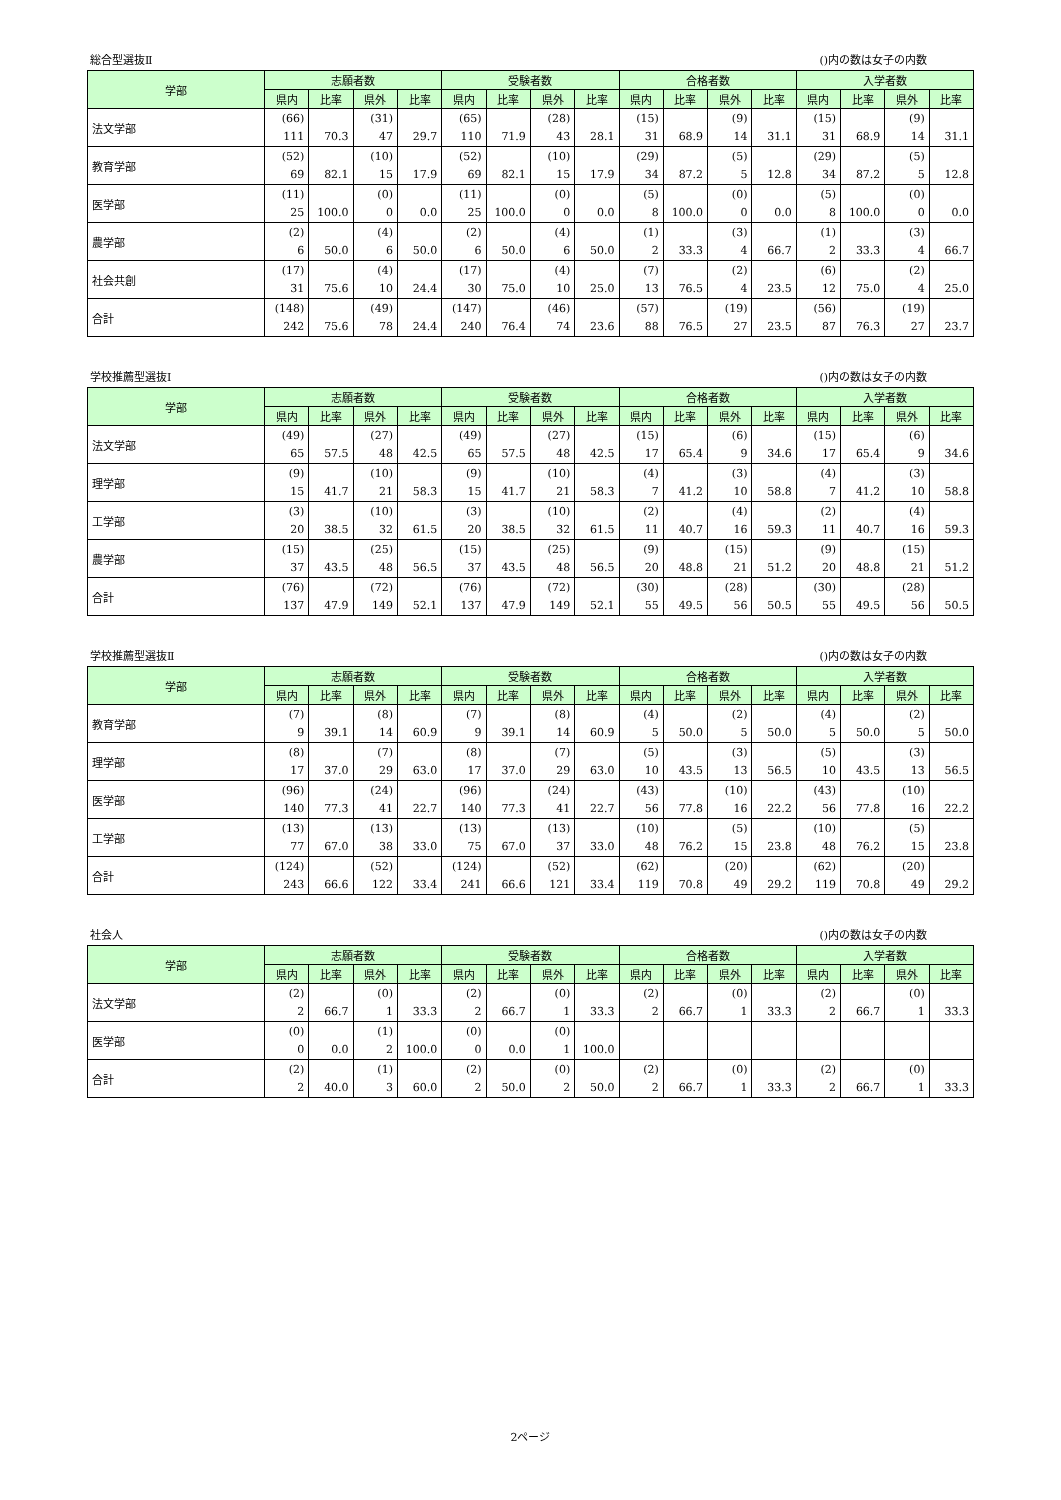総合型選抜Ⅱ ()内の数は女子の内数
| 学部 | 志願者数 | | | | 受験者数 | | | | 合格者数 | | | | 入学者数 | | | |
| --- | --- | --- | --- | --- | --- | --- | --- | --- | --- | --- | --- | --- | --- | --- | --- | --- |
| | 県内 | 比率 | 県外 | 比率 | 県内 | 比率 | 県外 | 比率 | 県内 | 比率 | 県外 | 比率 | 県内 | 比率 | 県外 | 比率 |
| 法文学部 | (66) | | (31) | | (65) | | (28) | | (15) | | (9) | | (15) | | (9) | |
| | 111 | 70.3 | 47 | 29.7 | 110 | 71.9 | 43 | 28.1 | 31 | 68.9 | 14 | 31.1 | 31 | 68.9 | 14 | 31.1 |
| 教育学部 | (52) | | (10) | | (52) | | (10) | | (29) | | (5) | | (29) | | (5) | |
| | 69 | 82.1 | 15 | 17.9 | 69 | 82.1 | 15 | 17.9 | 34 | 87.2 | 5 | 12.8 | 34 | 87.2 | 5 | 12.8 |
| 医学部 | (11) | | (0) | | (11) | | (0) | | (5) | | (0) | | (5) | | (0) | |
| | 25 | 100.0 | 0 | 0.0 | 25 | 100.0 | 0 | 0.0 | 8 | 100.0 | 0 | 0.0 | 8 | 100.0 | 0 | 0.0 |
| 農学部 | (2) | | (4) | | (2) | | (4) | | (1) | | (3) | | (1) | | (3) | |
| | 6 | 50.0 | 6 | 50.0 | 6 | 50.0 | 6 | 50.0 | 2 | 33.3 | 4 | 66.7 | 2 | 33.3 | 4 | 66.7 |
| 社会共創 | (17) | | (4) | | (17) | | (4) | | (7) | | (2) | | (6) | | (2) | |
| | 31 | 75.6 | 10 | 24.4 | 30 | 75.0 | 10 | 25.0 | 13 | 76.5 | 4 | 23.5 | 12 | 75.0 | 4 | 25.0 |
| 合計 | (148) | | (49) | | (147) | | (46) | | (57) | | (19) | | (56) | | (19) | |
| | 242 | 75.6 | 78 | 24.4 | 240 | 76.4 | 74 | 23.6 | 88 | 76.5 | 27 | 23.5 | 87 | 76.3 | 27 | 23.7 |
学校推薦型選抜Ⅰ ()内の数は女子の内数
| 学部 | 志願者数 | | | | 受験者数 | | | | 合格者数 | | | | 入学者数 | | | |
| --- | --- | --- | --- | --- | --- | --- | --- | --- | --- | --- | --- | --- | --- | --- | --- | --- |
| | 県内 | 比率 | 県外 | 比率 | 県内 | 比率 | 県外 | 比率 | 県内 | 比率 | 県外 | 比率 | 県内 | 比率 | 県外 | 比率 |
| 法文学部 | (49) | | (27) | | (49) | | (27) | | (15) | | (6) | | (15) | | (6) | |
| | 65 | 57.5 | 48 | 42.5 | 65 | 57.5 | 48 | 42.5 | 17 | 65.4 | 9 | 34.6 | 17 | 65.4 | 9 | 34.6 |
| 理学部 | (9) | | (10) | | (9) | | (10) | | (4) | | (3) | | (4) | | (3) | |
| | 15 | 41.7 | 21 | 58.3 | 15 | 41.7 | 21 | 58.3 | 7 | 41.2 | 10 | 58.8 | 7 | 41.2 | 10 | 58.8 |
| 工学部 | (3) | | (10) | | (3) | | (10) | | (2) | | (4) | | (2) | | (4) | |
| | 20 | 38.5 | 32 | 61.5 | 20 | 38.5 | 32 | 61.5 | 11 | 40.7 | 16 | 59.3 | 11 | 40.7 | 16 | 59.3 |
| 農学部 | (15) | | (25) | | (15) | | (25) | | (9) | | (15) | | (9) | | (15) | |
| | 37 | 43.5 | 48 | 56.5 | 37 | 43.5 | 48 | 56.5 | 20 | 48.8 | 21 | 51.2 | 20 | 48.8 | 21 | 51.2 |
| 合計 | (76) | | (72) | | (76) | | (72) | | (30) | | (28) | | (30) | | (28) | |
| | 137 | 47.9 | 149 | 52.1 | 137 | 47.9 | 149 | 52.1 | 55 | 49.5 | 56 | 50.5 | 55 | 49.5 | 56 | 50.5 |
学校推薦型選抜Ⅱ ()内の数は女子の内数
| 学部 | 志願者数 | | | | 受験者数 | | | | 合格者数 | | | | 入学者数 | | | |
| --- | --- | --- | --- | --- | --- | --- | --- | --- | --- | --- | --- | --- | --- | --- | --- | --- |
| | 県内 | 比率 | 県外 | 比率 | 県内 | 比率 | 県外 | 比率 | 県内 | 比率 | 県外 | 比率 | 県内 | 比率 | 県外 | 比率 |
| 教育学部 | (7) | | (8) | | (7) | | (8) | | (4) | | (2) | | (4) | | (2) | |
| | 9 | 39.1 | 14 | 60.9 | 9 | 39.1 | 14 | 60.9 | 5 | 50.0 | 5 | 50.0 | 5 | 50.0 | 5 | 50.0 |
| 理学部 | (8) | | (7) | | (8) | | (7) | | (5) | | (3) | | (5) | | (3) | |
| | 17 | 37.0 | 29 | 63.0 | 17 | 37.0 | 29 | 63.0 | 10 | 43.5 | 13 | 56.5 | 10 | 43.5 | 13 | 56.5 |
| 医学部 | (96) | | (24) | | (96) | | (24) | | (43) | | (10) | | (43) | | (10) | |
| | 140 | 77.3 | 41 | 22.7 | 140 | 77.3 | 41 | 22.7 | 56 | 77.8 | 16 | 22.2 | 56 | 77.8 | 16 | 22.2 |
| 工学部 | (13) | | (13) | | (13) | | (13) | | (10) | | (5) | | (10) | | (5) | |
| | 77 | 67.0 | 38 | 33.0 | 75 | 67.0 | 37 | 33.0 | 48 | 76.2 | 15 | 23.8 | 48 | 76.2 | 15 | 23.8 |
| 合計 | (124) | | (52) | | (124) | | (52) | | (62) | | (20) | | (62) | | (20) | |
| | 243 | 66.6 | 122 | 33.4 | 241 | 66.6 | 121 | 33.4 | 119 | 70.8 | 49 | 29.2 | 119 | 70.8 | 49 | 29.2 |
社会人 ()内の数は女子の内数
| 学部 | 志願者数 | | | | 受験者数 | | | | 合格者数 | | | | 入学者数 | | | |
| --- | --- | --- | --- | --- | --- | --- | --- | --- | --- | --- | --- | --- | --- | --- | --- | --- |
| | 県内 | 比率 | 県外 | 比率 | 県内 | 比率 | 県外 | 比率 | 県内 | 比率 | 県外 | 比率 | 県内 | 比率 | 県外 | 比率 |
| 法文学部 | (2) | | (0) | | (2) | | (0) | | (2) | | (0) | | (2) | | (0) | |
| | 2 | 66.7 | 1 | 33.3 | 2 | 66.7 | 1 | 33.3 | 2 | 66.7 | 1 | 33.3 | 2 | 66.7 | 1 | 33.3 |
| 医学部 | (0) | | (1) | | (0) | | (0) | | | | | | | | | |
| | 0 | 0.0 | 2 | 100.0 | 0 | 0.0 | 1 | 100.0 | | | | | | | | |
| 合計 | (2) | | (1) | | (2) | | (0) | | (2) | | (0) | | (2) | | (0) | |
| | 2 | 40.0 | 3 | 60.0 | 2 | 50.0 | 2 | 50.0 | 2 | 66.7 | 1 | 33.3 | 2 | 66.7 | 1 | 33.3 |
2ページ